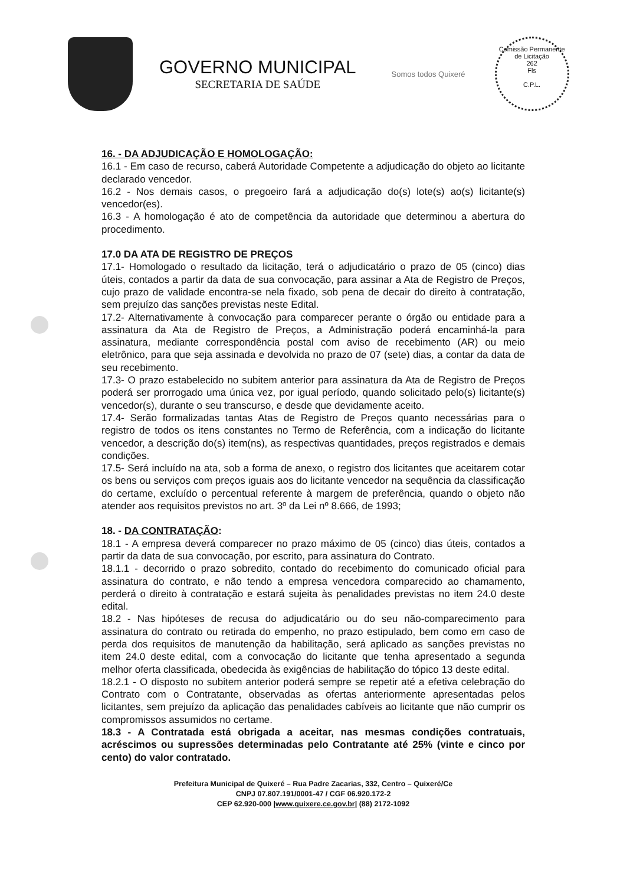GOVERNO MUNICIPAL
SECRETARIA DE SAÚDE
Somos todos Quixeré
Comissão Permanente de Licitação
262
Fls
C.P.L.
16. - DA ADJUDICAÇÃO E HOMOLOGAÇÃO:
16.1 - Em caso de recurso, caberá Autoridade Competente a adjudicação do objeto ao licitante declarado vencedor.
16.2 - Nos demais casos, o pregoeiro fará a adjudicação do(s) lote(s) ao(s) licitante(s) vencedor(es).
16.3 - A homologação é ato de competência da autoridade que determinou a abertura do procedimento.
17.0 DA ATA DE REGISTRO DE PREÇOS
17.1- Homologado o resultado da licitação, terá o adjudicatário o prazo de 05 (cinco) dias úteis, contados a partir da data de sua convocação, para assinar a Ata de Registro de Preços, cujo prazo de validade encontra-se nela fixado, sob pena de decair do direito à contratação, sem prejuízo das sanções previstas neste Edital.
17.2- Alternativamente à convocação para comparecer perante o órgão ou entidade para a assinatura da Ata de Registro de Preços, a Administração poderá encaminhá-la para assinatura, mediante correspondência postal com aviso de recebimento (AR) ou meio eletrônico, para que seja assinada e devolvida no prazo de 07 (sete) dias, a contar da data de seu recebimento.
17.3- O prazo estabelecido no subitem anterior para assinatura da Ata de Registro de Preços poderá ser prorrogado uma única vez, por igual período, quando solicitado pelo(s) licitante(s) vencedor(s), durante o seu transcurso, e desde que devidamente aceito.
17.4- Serão formalizadas tantas Atas de Registro de Preços quanto necessárias para o registro de todos os itens constantes no Termo de Referência, com a indicação do licitante vencedor, a descrição do(s) item(ns), as respectivas quantidades, preços registrados e demais condições.
17.5- Será incluído na ata, sob a forma de anexo, o registro dos licitantes que aceitarem cotar os bens ou serviços com preços iguais aos do licitante vencedor na sequência da classificação do certame, excluído o percentual referente à margem de preferência, quando o objeto não atender aos requisitos previstos no art. 3º da Lei nº 8.666, de 1993;
18. - DA CONTRATAÇÃO:
18.1 - A empresa deverá comparecer no prazo máximo de 05 (cinco) dias úteis, contados a partir da data de sua convocação, por escrito, para assinatura do Contrato.
18.1.1 - decorrido o prazo sobredito, contado do recebimento do comunicado oficial para assinatura do contrato, e não tendo a empresa vencedora comparecido ao chamamento, perderá o direito à contratação e estará sujeita às penalidades previstas no item 24.0 deste edital.
18.2 - Nas hipóteses de recusa do adjudicatário ou do seu não-comparecimento para assinatura do contrato ou retirada do empenho, no prazo estipulado, bem como em caso de perda dos requisitos de manutenção da habilitação, será aplicado as sanções previstas no item 24.0 deste edital, com a convocação do licitante que tenha apresentado a segunda melhor oferta classificada, obedecida às exigências de habilitação do tópico 13 deste edital.
18.2.1 - O disposto no subitem anterior poderá sempre se repetir até a efetiva celebração do Contrato com o Contratante, observadas as ofertas anteriormente apresentadas pelos licitantes, sem prejuízo da aplicação das penalidades cabíveis ao licitante que não cumprir os compromissos assumidos no certame.
18.3 - A Contratada está obrigada a aceitar, nas mesmas condições contratuais, acréscimos ou supressões determinadas pelo Contratante até 25% (vinte e cinco por cento) do valor contratado.
Prefeitura Municipal de Quixeré – Rua Padre Zacarias, 332, Centro – Quixeré/Ce
CNPJ 07.807.191/0001-47 / CGF 06.920.172-2
CEP 62.920-000 |www.quixere.ce.gov.br| (88) 2172-1092